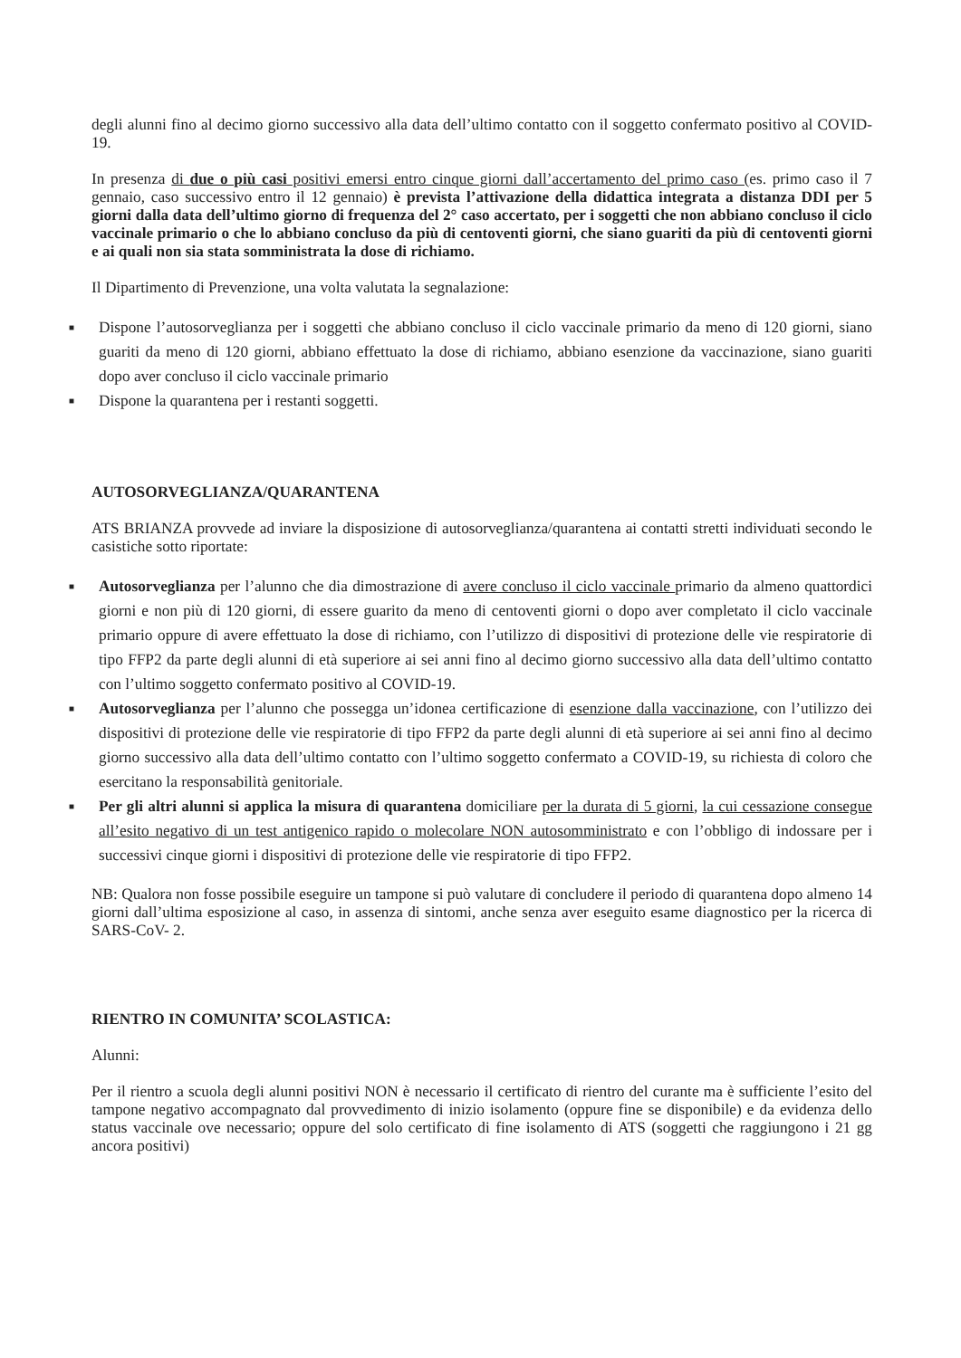degli alunni fino al decimo giorno successivo alla data dell’ultimo contatto con il soggetto confermato positivo al COVID-19.
In presenza di due o più casi positivi emersi entro cinque giorni dall’accertamento del primo caso (es. primo caso il 7 gennaio, caso successivo entro il 12 gennaio) è prevista l’attivazione della didattica integrata a distanza DDI per 5 giorni dalla data dell’ultimo giorno di frequenza del 2° caso accertato, per i soggetti che non abbiano concluso il ciclo vaccinale primario o che lo abbiano concluso da più di centoventi giorni, che siano guariti da più di centoventi giorni e ai quali non sia stata somministrata la dose di richiamo.
Il Dipartimento di Prevenzione, una volta valutata la segnalazione:
■ Dispone l’autosorveglianza per i soggetti che abbiano concluso il ciclo vaccinale primario da meno di 120 giorni, siano guariti da meno di 120 giorni, abbiano effettuato la dose di richiamo, abbiano esenzione da vaccinazione, siano guariti dopo aver concluso il ciclo vaccinale primario
■ Dispone la quarantena per i restanti soggetti.
AUTOSORVEGLIANZA/QUARANTENA
ATS BRIANZA provvede ad inviare la disposizione di autosorveglianza/quarantena ai contatti stretti individuati secondo le casistiche sotto riportate:
■ Autosorveglianza per l’alunno che dia dimostrazione di avere concluso il ciclo vaccinale primario da almeno quattordici giorni e non più di 120 giorni, di essere guarito da meno di centoventi giorni o dopo aver completato il ciclo vaccinale primario oppure di avere effettuato la dose di richiamo, con l’utilizzo di dispositivi di protezione delle vie respiratorie di tipo FFP2 da parte degli alunni di età superiore ai sei anni fino al decimo giorno successivo alla data dell’ultimo contatto con l’ultimo soggetto confermato positivo al COVID-19.
■ Autosorveglianza per l’alunno che possegga un’idonea certificazione di esenzione dalla vaccinazione, con l’utilizzo dei dispositivi di protezione delle vie respiratorie di tipo FFP2 da parte degli alunni di età superiore ai sei anni fino al decimo giorno successivo alla data dell’ultimo contatto con l’ultimo soggetto confermato a COVID-19, su richiesta di coloro che esercitano la responsabilità genitoriale.
■ Per gli altri alunni si applica la misura di quarantena domiciliare per la durata di 5 giorni, la cui cessazione consegue all’esito negativo di un test antigenico rapido o molecolare NON autosomministrato e con l’obbligo di indossare per i successivi cinque giorni i dispositivi di protezione delle vie respiratorie di tipo FFP2.
NB: Qualora non fosse possibile eseguire un tampone si può valutare di concludere il periodo di quarantena dopo almeno 14 giorni dall’ultima esposizione al caso, in assenza di sintomi, anche senza aver eseguito esame diagnostico per la ricerca di SARS-CoV- 2.
RIENTRO IN COMUNITA’ SCOLASTICA:
Alunni:
Per il rientro a scuola degli alunni positivi NON è necessario il certificato di rientro del curante ma è sufficiente l’esito del tampone negativo accompagnato dal provvedimento di inizio isolamento (oppure fine se disponibile) e da evidenza dello status vaccinale ove necessario; oppure del solo certificato di fine isolamento di ATS (soggetti che raggiungono i 21 gg ancora positivi)